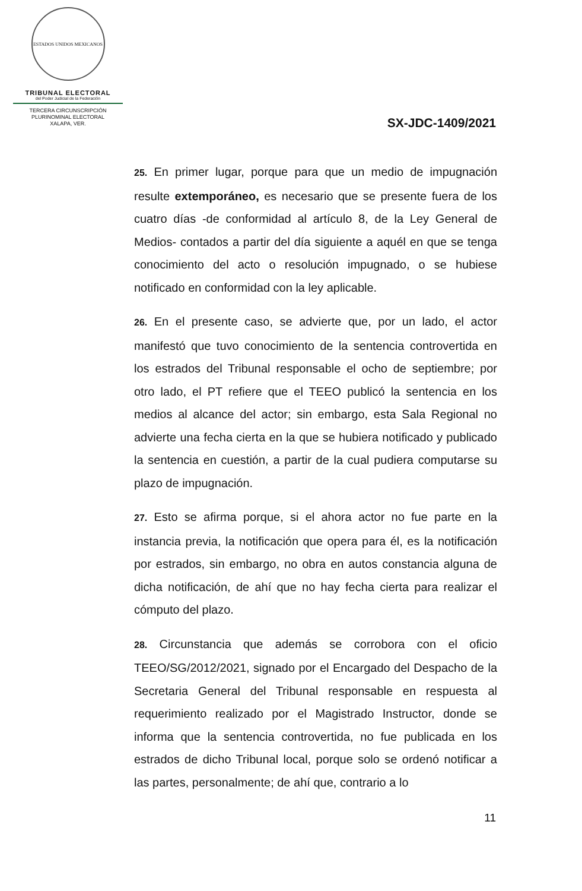ESTADOS UNIDOS MEXICANOS
TRIBUNAL ELECTORAL
del Poder Judicial de la Federación
TERCERA CIRCUNSCRIPCIÓN
PLURINOMINAL ELECTORAL
XALAPA, VER.
SX-JDC-1409/2021
25. En primer lugar, porque para que un medio de impugnación resulte extemporáneo, es necesario que se presente fuera de los cuatro días -de conformidad al artículo 8, de la Ley General de Medios- contados a partir del día siguiente a aquél en que se tenga conocimiento del acto o resolución impugnado, o se hubiese notificado en conformidad con la ley aplicable.
26. En el presente caso, se advierte que, por un lado, el actor manifestó que tuvo conocimiento de la sentencia controvertida en los estrados del Tribunal responsable el ocho de septiembre; por otro lado, el PT refiere que el TEEO publicó la sentencia en los medios al alcance del actor; sin embargo, esta Sala Regional no advierte una fecha cierta en la que se hubiera notificado y publicado la sentencia en cuestión, a partir de la cual pudiera computarse su plazo de impugnación.
27. Esto se afirma porque, si el ahora actor no fue parte en la instancia previa, la notificación que opera para él, es la notificación por estrados, sin embargo, no obra en autos constancia alguna de dicha notificación, de ahí que no hay fecha cierta para realizar el cómputo del plazo.
28. Circunstancia que además se corrobora con el oficio TEEO/SG/2012/2021, signado por el Encargado del Despacho de la Secretaria General del Tribunal responsable en respuesta al requerimiento realizado por el Magistrado Instructor, donde se informa que la sentencia controvertida, no fue publicada en los estrados de dicho Tribunal local, porque solo se ordenó notificar a las partes, personalmente; de ahí que, contrario a lo
11